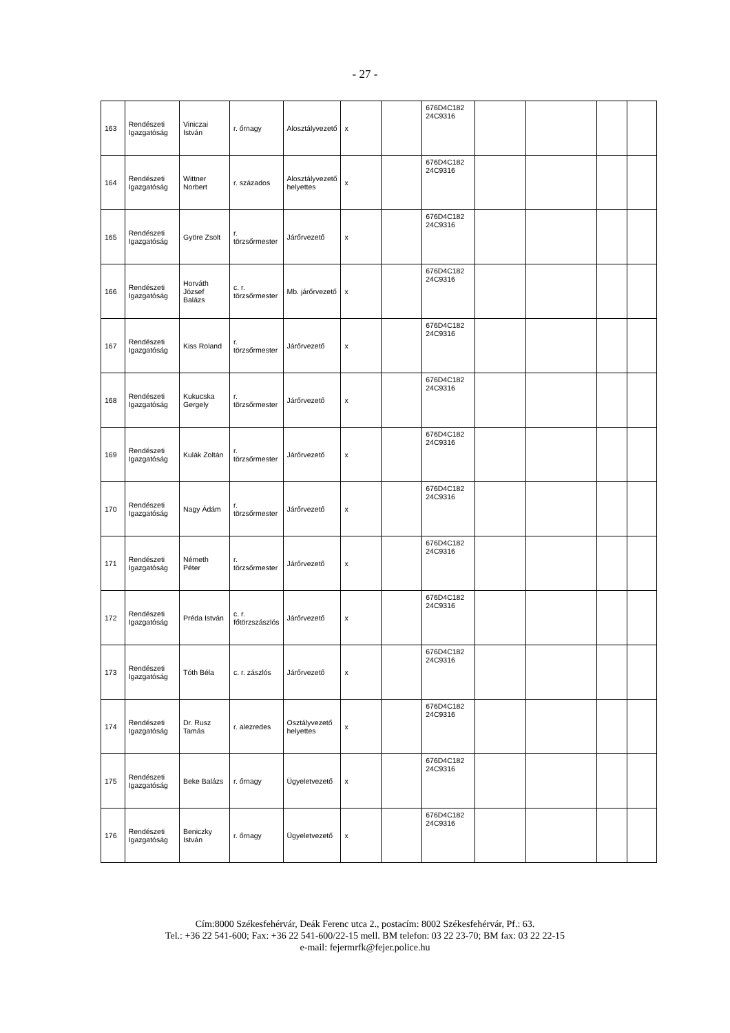- 27 -
| 163 | Rendészeti Igazgatóság | Viniczai István | r. őrnagy | Alosztályvezető | x | | 676D4C182 24C9316 | | | | |
| 164 | Rendészeti Igazgatóság | Wittner Norbert | r. százados | Alosztályvezető helyettes | x | | 676D4C182 24C9316 | | | | |
| 165 | Rendészeti Igazgatóság | Györe Zsolt | r. törzsőrmester | Járőrvezető | x | | 676D4C182 24C9316 | | | | |
| 166 | Rendészeti Igazgatóság | Horváth József Balázs | c. r. törzsőrmester | Mb. járőrvezető | x | | 676D4C182 24C9316 | | | | |
| 167 | Rendészeti Igazgatóság | Kiss Roland | r. törzsőrmester | Járőrvezető | x | | 676D4C182 24C9316 | | | | |
| 168 | Rendészeti Igazgatóság | Kukucska Gergely | r. törzsőrmester | Járőrvezető | x | | 676D4C182 24C9316 | | | | |
| 169 | Rendészeti Igazgatóság | Kulák Zoltán | r. törzsőrmester | Járőrvezető | x | | 676D4C182 24C9316 | | | | |
| 170 | Rendészeti Igazgatóság | Nagy Ádám | r. törzsőrmester | Járőrvezető | x | | 676D4C182 24C9316 | | | | |
| 171 | Rendészeti Igazgatóság | Németh Péter | r. törzsőrmester | Járőrvezető | x | | 676D4C182 24C9316 | | | | |
| 172 | Rendészeti Igazgatóság | Préda István | c. r. főtörzszászlós | Járőrvezető | x | | 676D4C182 24C9316 | | | | |
| 173 | Rendészeti Igazgatóság | Tóth Béla | c. r. zászlós | Járőrvezető | x | | 676D4C182 24C9316 | | | | |
| 174 | Rendészeti Igazgatóság | Dr. Rusz Tamás | r. alezredes | Osztályvezető helyettes | x | | 676D4C182 24C9316 | | | | |
| 175 | Rendészeti Igazgatóság | Beke Balázs | r. őrnagy | Ügyeletvezető | x | | 676D4C182 24C9316 | | | | |
| 176 | Rendészeti Igazgatóság | Beniczky István | r. őrnagy | Ügyeletvezető | x | | 676D4C182 24C9316 | | | | |
Cím:8000 Székesfehérvár, Deák Ferenc utca 2., postacím: 8002 Székesfehérvár, Pf.: 63.
Tel.: +36 22 541-600; Fax: +36 22 541-600/22-15 mell. BM telefon: 03 22 23-70; BM fax: 03 22 22-15
e-mail: fejermrfk@fejer.police.hu